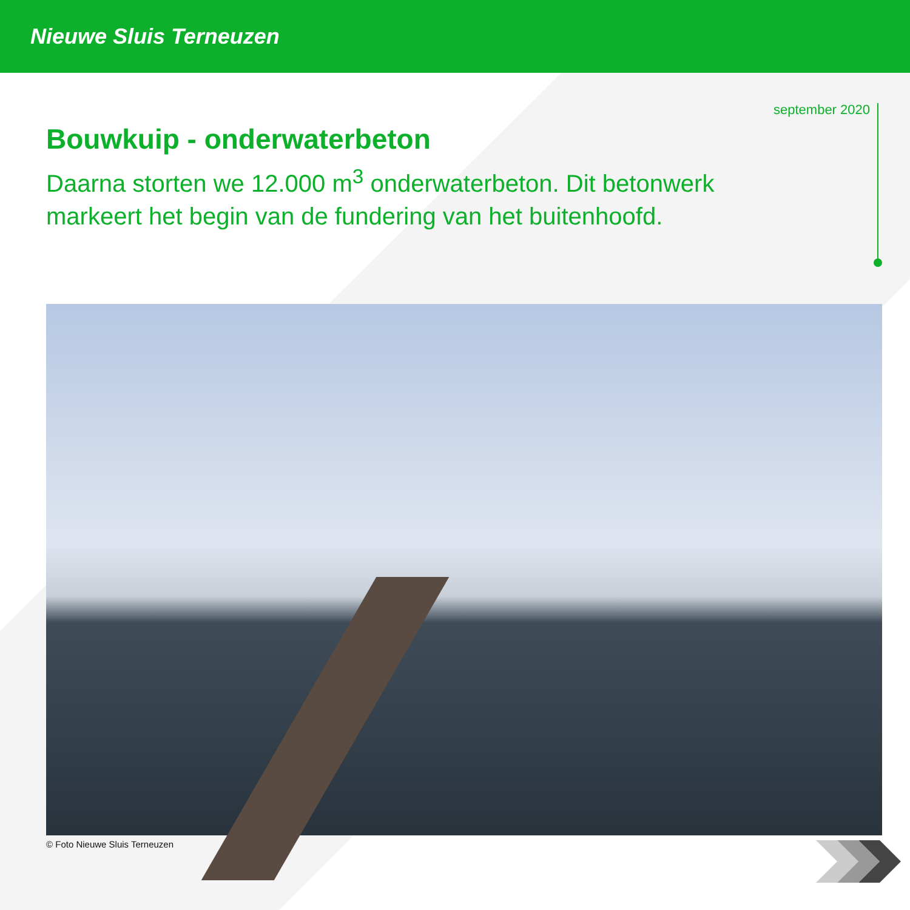Nieuwe Sluis Terneuzen
september 2020
Bouwkuip - onderwaterbeton
Daarna storten we 12.000 m<sup>3</sup> onderwaterbeton. Dit betonwerk markeert het begin van de fundering van het buitenhoofd.
© Foto Nieuwe Sluis Terneuzen